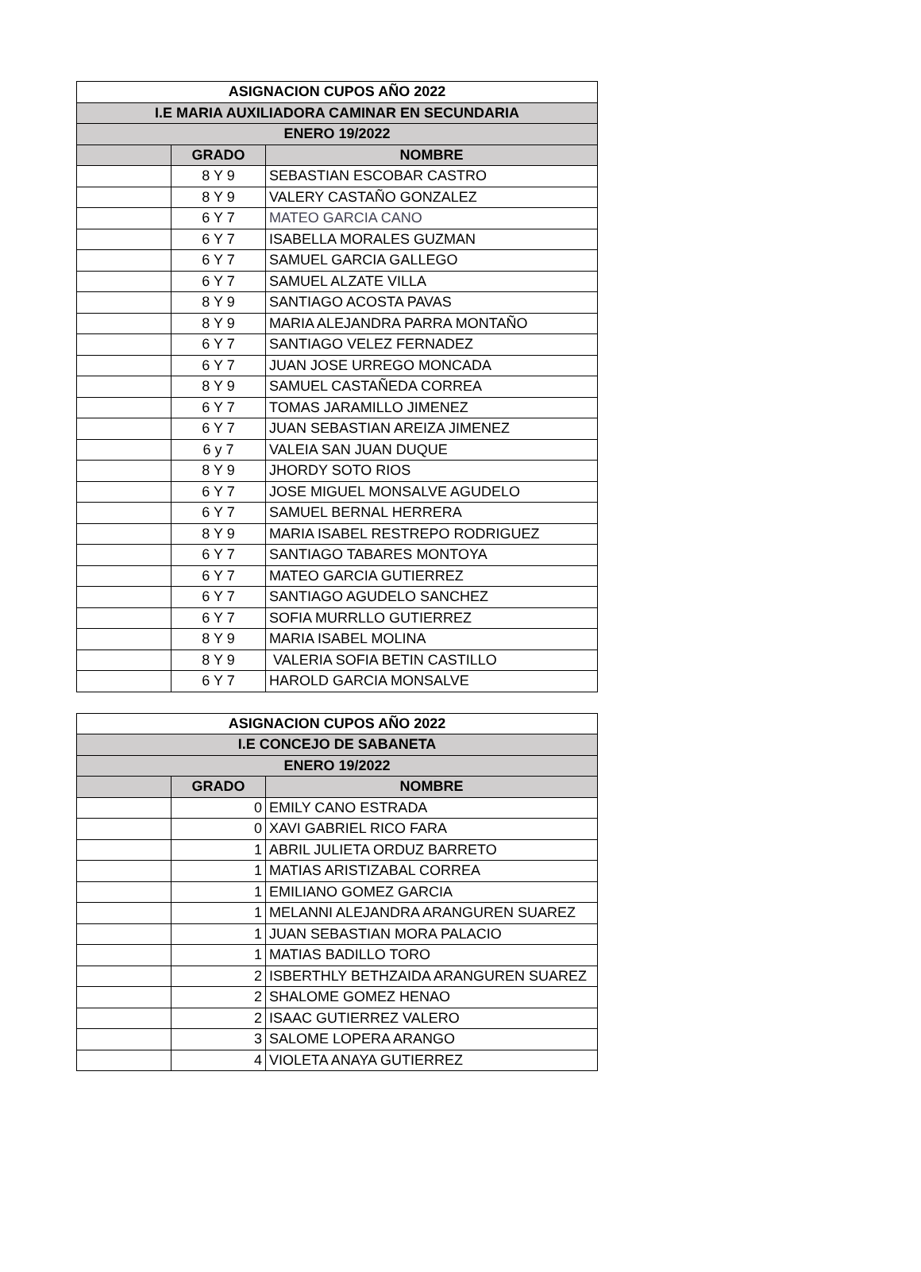| ASIGNACION CUPOS AÑO 2022 | | |
| I.E MARIA AUXILIADORA CAMINAR EN SECUNDARIA | | |
| ENERO 19/2022 | | |
| | GRADO | NOMBRE |
| | 8 Y 9 | SEBASTIAN ESCOBAR CASTRO |
| | 8 Y 9 | VALERY CASTAÑO GONZALEZ |
| | 6 Y 7 | MATEO GARCIA CANO |
| | 6 Y 7 | ISABELLA MORALES GUZMAN |
| | 6 Y 7 | SAMUEL GARCIA GALLEGO |
| | 6 Y 7 | SAMUEL ALZATE VILLA |
| | 8 Y 9 | SANTIAGO ACOSTA PAVAS |
| | 8 Y 9 | MARIA ALEJANDRA PARRA MONTAÑO |
| | 6 Y 7 | SANTIAGO VELEZ FERNADEZ |
| | 6 Y 7 | JUAN JOSE URREGO MONCADA |
| | 8 Y 9 | SAMUEL CASTAÑEDA CORREA |
| | 6 Y 7 | TOMAS JARAMILLO JIMENEZ |
| | 6 Y 7 | JUAN SEBASTIAN AREIZA JIMENEZ |
| | 6 y 7 | VALEIA SAN JUAN DUQUE |
| | 8 Y 9 | JHORDY SOTO RIOS |
| | 6 Y 7 | JOSE MIGUEL MONSALVE AGUDELO |
| | 6 Y 7 | SAMUEL BERNAL HERRERA |
| | 8 Y 9 | MARIA ISABEL RESTREPO RODRIGUEZ |
| | 6 Y 7 | SANTIAGO TABARES MONTOYA |
| | 6 Y 7 | MATEO GARCIA GUTIERREZ |
| | 6 Y 7 | SANTIAGO AGUDELO SANCHEZ |
| | 6 Y 7 | SOFIA MURRLLO GUTIERREZ |
| | 8 Y 9 | MARIA ISABEL MOLINA |
| | 8 Y 9 | VALERIA SOFIA BETIN CASTILLO |
| | 6 Y 7 | HAROLD GARCIA MONSALVE |
| ASIGNACION CUPOS AÑO 2022 | | |
| I.E CONCEJO DE SABANETA | | |
| ENERO 19/2022 | | |
| | GRADO | NOMBRE |
| | 0 | EMILY CANO ESTRADA |
| | 0 | XAVI GABRIEL RICO FARA |
| | 1 | ABRIL JULIETA ORDUZ BARRETO |
| | 1 | MATIAS ARISTIZABAL CORREA |
| | 1 | EMILIANO GOMEZ GARCIA |
| | 1 | MELANNI ALEJANDRA ARANGUREN SUAREZ |
| | 1 | JUAN SEBASTIAN MORA PALACIO |
| | 1 | MATIAS BADILLO TORO |
| | 2 | ISBERTHLY BETHZAIDA ARANGUREN SUAREZ |
| | 2 | SHALOME GOMEZ HENAO |
| | 2 | ISAAC GUTIERREZ VALERO |
| | 3 | SALOME LOPERA ARANGO |
| | 4 | VIOLETA ANAYA GUTIERREZ |